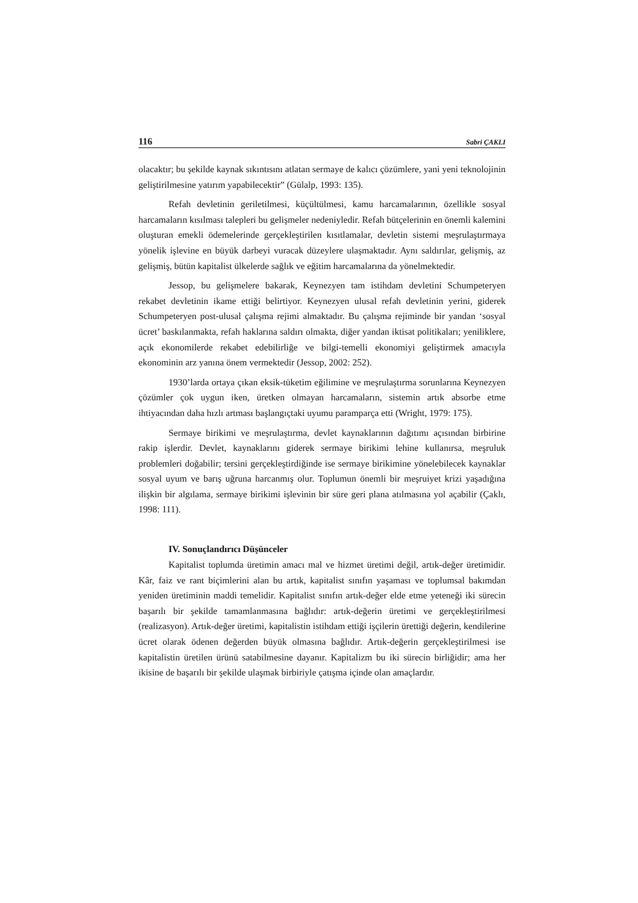116 Sabri ÇAKLI
olacaktır; bu şekilde kaynak sıkıntısını atlatan sermaye de kalıcı çözümlere, yani yeni teknolojinin geliştirilmesine yatırım yapabilecektir” (Gülalp, 1993: 135).
Refah devletinin geriletilmesi, küçültülmesi, kamu harcamalarının, özellikle sosyal harcamaların kısılması talepleri bu gelişmeler nedeniyledir. Refah bütçelerinin en önemli kalemini oluşturan emekli ödemelerinde gerçekleştirilen kısıtlamalar, devletin sistemi meşrulaştırmaya yönelik işlevine en büyük darbeyi vuracak düzeylere ulaşmaktadır. Aynı saldırılar, gelişmiş, az gelişmiş, bütün kapitalist ülkelerde sağlık ve eğitim harcamalarına da yönelmektedir.
Jessop, bu gelişmelere bakarak, Keynezyen tam istihdam devletini Schumpeteryen rekabet devletinin ikame ettiği belirtiyor. Keynezyen ulusal refah devletinin yerini, giderek Schumpeteryen post-ulusal çalışma rejimi almaktadır. Bu çalışma rejiminde bir yandan ‘sosyal ücret’ baskılanmakta, refah haklarına saldırı olmakta, diğer yandan iktisat politikaları; yeniliklere, açık ekonomilerde rekabet edebilirliğe ve bilgi-temelli ekonomiyi geliştirmek amacıyla ekonominin arz yanına önem vermektedir (Jessop, 2002: 252).
1930’larda ortaya çıkan eksik-tüketim eğilimine ve meşrulaştırma sorunlarına Keynezyen çözümler çok uygun iken, üretken olmayan harcamaların, sistemin artık absorbe etme ihtiyacından daha hızlı artması başlangıçtaki uyumu paramparça etti (Wright, 1979: 175).
Sermaye birikimi ve meşrulaştırma, devlet kaynaklarının dağıtımı açısından birbirine rakip işlerdir. Devlet, kaynaklarını giderek sermaye birikimi lehine kullanırsa, meşruluk problemleri doğabilir; tersini gerçekleştirdiğinde ise sermaye birikimine yönelebilecek kaynaklar sosyal uyum ve barış uğruna harcanmış olur. Toplumun önemli bir meşruiyet krizi yaşadığına ilişkin bir algılama, sermaye birikimi işlevinin bir süre geri plana atılmasına yol açabilir (Çaklı, 1998: 111).
IV. Sonuçlandırıcı Düşünceler
Kapitalist toplumda üretimin amacı mal ve hizmet üretimi değil, artık-değer üretimidir. Kâr, faiz ve rant biçimlerini alan bu artık, kapitalist sınıfın yaşaması ve toplumsal bakımdan yeniden üretiminin maddi temelidir. Kapitalist sınıfın artık-değer elde etme yeteneği iki sürecin başarılı bir şekilde tamamlanmasına bağlıdır: artık-değerin üretimi ve gerçekleştirilmesi (realizasyon). Artık-değer üretimi, kapitalistin istihdam ettiği işçilerin ürettiği değerin, kendilerine ücret olarak ödenen değerden büyük olmasına bağlıdır. Artık-değerin gerçekleştirilmesi ise kapitalistin üretilen ürünü satabilmesine dayanır. Kapitalizm bu iki sürecin birliğidir; ama her ikisine de başarılı bir şekilde ulaşmak birbiriyle çatışma içinde olan amaçlardır.